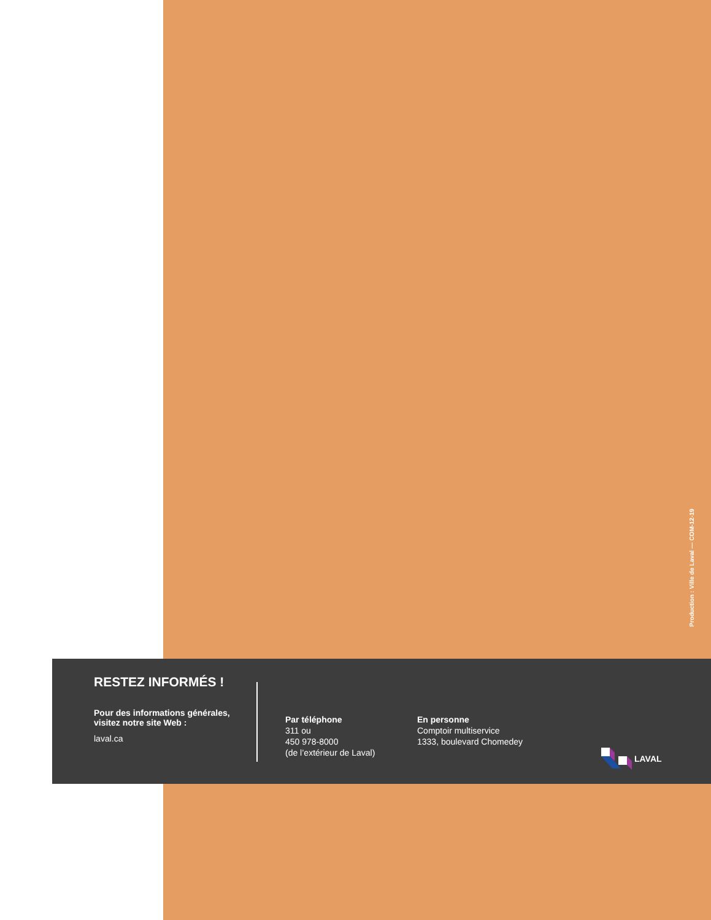Production : Ville de Laval — COM-12-19
RESTEZ INFORMÉS !
Pour des informations générales, visitez notre site Web :
laval.ca
Par téléphone
311 ou
450 978-8000
(de l’extérieur de Laval)
En personne
Comptoir multiservice
1333, boulevard Chomedey
LAVAL